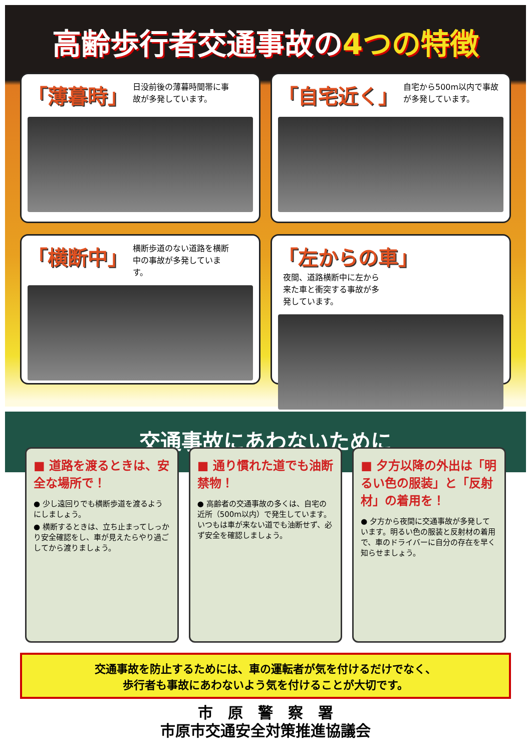高齢歩行者交通事故の4つの特徴
「薄暮時」
日没前後の薄暮時間帯に事故が多発しています。
「自宅近く」
自宅から500m以内で事故が多発しています。
「横断中」
横断歩道のない道路を横断中の事故が多発しています。
「左からの車」
夜間、道路横断中に左から来た車と衝突する事故が多発しています。
交通事故にあわないために
■ 道路を渡るときは、安全な場所で！
● 少し遠回りでも横断歩道を渡るようにしましょう。
● 横断するときは、立ち止まってしっかり安全確認をし、車が見えたらやり過ごしてから渡りましょう。
■ 通り慣れた道でも油断禁物！
● 高齢者の交通事故の多くは、自宅の近所（500m以内）で発生しています。いつもは車が来ない道でも油断せず、必ず安全を確認しましょう。
■ 夕方以降の外出は「明るい色の服装」と「反射材」の着用を！
● 夕方から夜間に交通事故が多発しています。明るい色の服装と反射材の着用で、車のドライバーに自分の存在を早く知らせましょう。
交通事故を防止するためには、車の運転者が気を付けるだけでなく、
歩行者も事故にあわないよう気を付けることが大切です。
市　原　警　察　署
市原市交通安全対策推進協議会